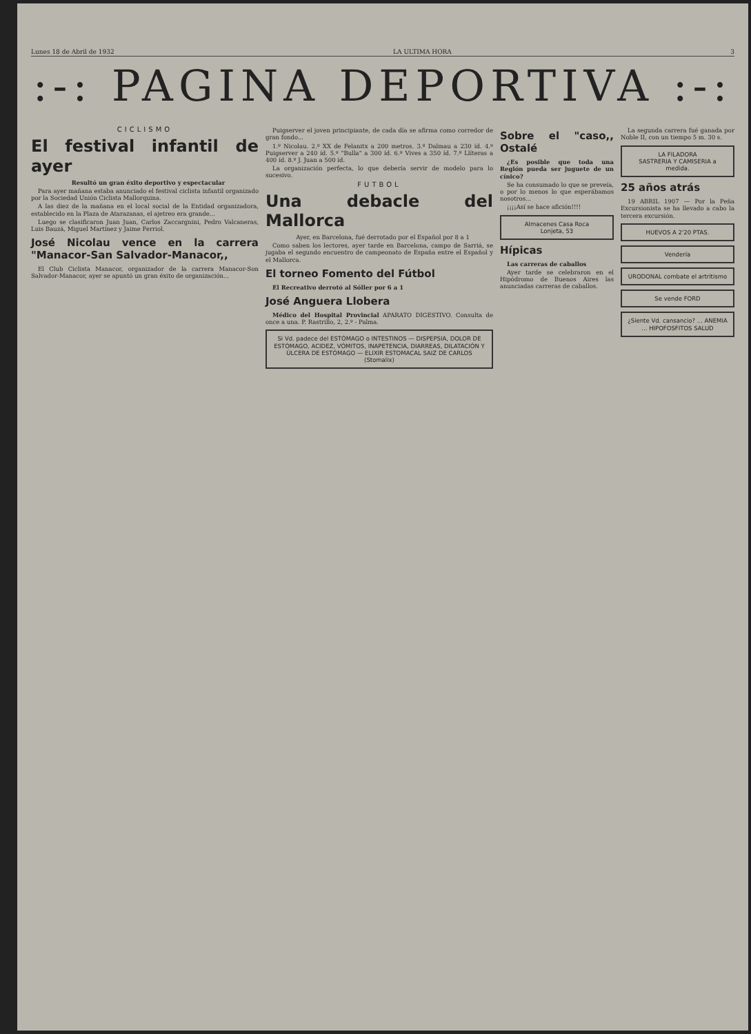Lunes 18 de Abril de 1932 LA ULTIMA HORA 3
:-: PAGINA DEPORTIVA :-:
CICLISMO
El festival infantil de ayer
Resultó un gran éxito deportivo y espectacular
Para ayer mañana estaba anunciado el festival ciclista infantil organizado por la Sociedad Unión Ciclista Mallorquina.
A las diez de la mañana en el local social de la Entidad organizadora, establecido en la Plaza de Atarazanas, el ajetreo era grande...
Luego se clasificaron Juan Juan, Carlos Zaccargnini, Pedro Valcaneras, Luis Bauzá, Miguel Martínez y Jaime Ferriol.
José Nicolau vence en la carrera "Manacor-San Salvador-Manacor,,
El Club Ciclista Manacor, organizador de la carrera Manacor-Son Salvador-Manacor, ayer se apuntó un gran éxito de organización...
Puigserver el joven principiante, de cada día se afirma como corredor de gran fondo...
1.º Nicolau. 2.º XX de Felanitx a 200 metros. 3.º Dalmau a 230 íd. 4.º Puigserver a 240 íd. 5.º "Bulla" a 300 íd. 6.º Vives a 350 íd. 7.º Llíteras a 400 íd. 8.º J. Juan a 500 íd.
La organización perfecta, lo que debería servir de modelo para lo sucesivo.
FUTBOL
Una debacle del Mallorca
Ayer, en Barcelona, fué derrotado por el Español por 8 a 1
Como saben los lectores, ayer tarde en Barcelona, campo de Sarriá, se jugaba el segundo encuentro de campeonato de España entre el Español y el Mallorca.
El torneo Fomento del Fútbol
El Recreativo derrotó al Sóller por 6 a 1
José Anguera Llobera
Médico del Hospital Provincial APARATO DIGESTIVO. Consulta de once a una. P. Rastrillo, 2, 2.º - Palma.
Si Vd. padece del ESTÓMAGO o INTESTINOS — DISPEPSIA, DOLOR DE ESTÓMAGO, ACIDEZ, VÓMITOS, INAPETENCIA, DIARREAS, DILATACIÓN Y ÚLCERA DE ESTÓMAGO — ELIXIR ESTOMACAL SAIZ DE CARLOS (Stomalix)
Sobre el "caso,, Ostalé
¿Es posible que toda una Región pueda ser juguete de un cínico?
Se ha consumado lo que se preveía, o por lo menos lo que esperábamos nosotros...
¡¡¡¡Así se hace afición!!!!
Almacenes Casa Roca
Lonjeta, 53
Hípicas
Las carreras de caballos
Ayer tarde se celebraron en el Hipódromo de Buenos Aires las anunciadas carreras de caballos.
La segunda carrera fué ganada por Noble II, con un tiempo 5 m. 30 s.
LA FILADORA
SASTRERIA Y CAMISERIA a medida.
25 años atrás
19 ABRIL 1907 — Por la Peña Excursionista se ha llevado a cabo la tercera excursión.
HUEVOS A 2'20 PTAS.
Vendería
URODONAL combate el artritismo
Se vende FORD
¿Siente Vd. cansancio? ... ANEMIA ... HIPOFOSFITOS SALUD